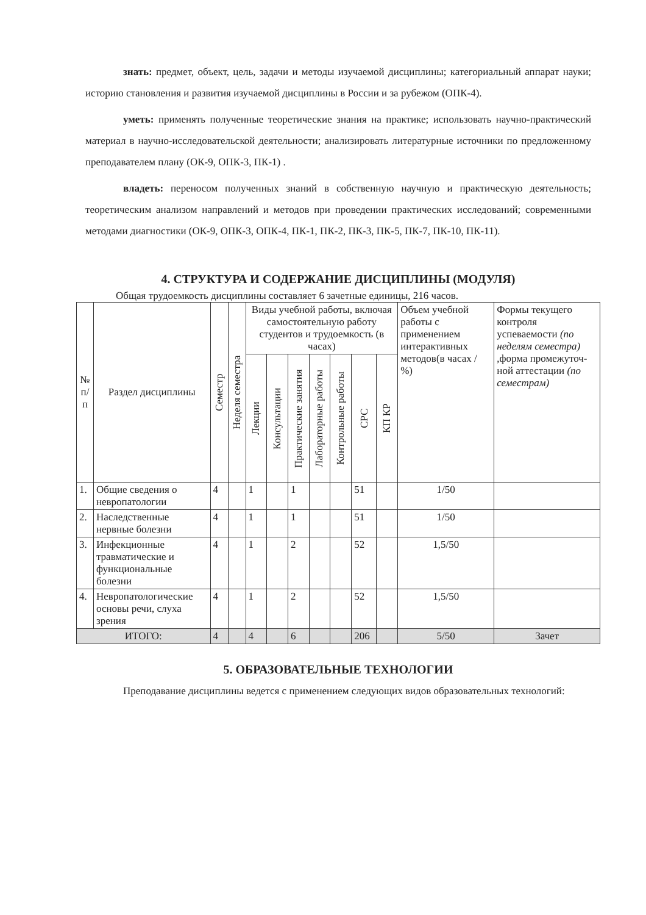знать: предмет, объект, цель, задачи и методы изучаемой дисциплины; категориальный аппарат науки; историю становления и развития изучаемой дисциплины в России и за рубежом (ОПК-4).
уметь: применять полученные теоретические знания на практике; использовать научно-практический материал в научно-исследовательской деятельности; анализировать литературные источники по предложенному преподавателем плану (ОК-9, ОПК-3, ПК-1) .
владеть: переносом полученных знаний в собственную научную и практическую деятельность; теоретическим анализом направлений и методов при проведении практических исследований; современными методами диагностики (ОК-9, ОПК-3, ОПК-4, ПК-1, ПК-2, ПК-3, ПК-5, ПК-7, ПК-10, ПК-11).
4. СТРУКТУРА И СОДЕРЖАНИЕ ДИСЦИПЛИНЫ (МОДУЛЯ)
Общая трудоемкость дисциплины составляет 6 зачетные единицы, 216 часов.
| № п/ п | Раздел дисциплины | Семестр | Неделя семестра | Виды учебной работы, включая самостоятельную работу студентов и трудоемкость (в часах) | | | | | | | Объем учебной работы с применением интерактивных методов(в часах / %) | Формы текущего контроля успеваемости (по неделям семестра) ,форма промежуточ- ной аттестации (по семестрам) |
| --- | --- | --- | --- | --- | --- | --- | --- | --- | --- | --- | --- | --- |
| | | | | Лекции | Консультации | Практические занятия | Лабораторные работы | Контрольные работы | СРС | КП КР | | |
| 1. | Общие сведения о невропатологии | 4 | | 1 | | 1 | | | 51 | | 1/50 | |
| 2. | Наследственные нервные болезни | 4 | | 1 | | 1 | | | 51 | | 1/50 | |
| 3. | Инфекционные травматические и функциональные болезни | 4 | | 1 | | 2 | | | 52 | | 1,5/50 | |
| 4. | Невропатологические основы речи, слуха зрения | 4 | | 1 | | 2 | | | 52 | | 1,5/50 | |
| ИТОГО: | | 4 | | 4 | | 6 | | | 206 | | 5/50 | Зачет |
5. ОБРАЗОВАТЕЛЬНЫЕ ТЕХНОЛОГИИ
Преподавание дисциплины ведется с применением следующих видов образовательных технологий: